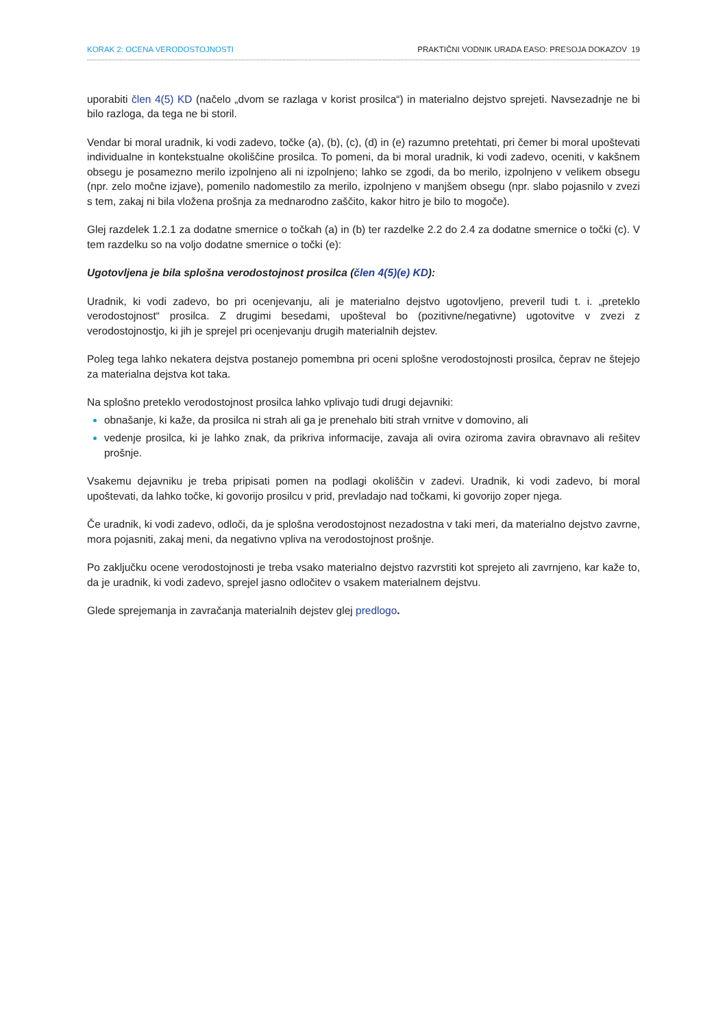KORAK 2: OCENA VERODOSTOJNOSTI PRAKTIČNI VODNIK URADA EASO: PRESOJA DOKAZOV 19
uporabiti člen 4(5) KD (načelo „dvom se razlaga v korist prosilca“) in materialno dejstvo sprejeti. Navsezadnje ne bi bilo razloga, da tega ne bi storil.
Vendar bi moral uradnik, ki vodi zadevo, točke (a), (b), (c), (d) in (e) razumno pretehtati, pri čemer bi moral upoštevati individualne in kontekstualne okoliščine prosilca. To pomeni, da bi moral uradnik, ki vodi zadevo, oceniti, v kakšnem obsegu je posamezno merilo izpolnjeno ali ni izpolnjeno; lahko se zgodi, da bo merilo, izpolnjeno v velikem obsegu (npr. zelo močne izjave), pomenilo nadomestilo za merilo, izpolnjeno v manjšem obsegu (npr. slabo pojasnilo v zvezi s tem, zakaj ni bila vložena prošnja za mednarodno zaščito, kakor hitro je bilo to mogoče).
Glej razdelek 1.2.1 za dodatne smernice o točkah (a) in (b) ter razdelke 2.2 do 2.4 za dodatne smernice o točki (c). V tem razdelku so na voljo dodatne smernice o točki (e):
Ugotovljena je bila splošna verodostojnost prosilca (člen 4(5)(e) KD):
Uradnik, ki vodi zadevo, bo pri ocenjevanju, ali je materialno dejstvo ugotovljeno, preveril tudi t. i. „preteklo verodostojnost“ prosilca. Z drugimi besedami, upošteval bo (pozitivne/negativne) ugotovitve v zvezi z verodostojnostjo, ki jih je sprejel pri ocenjevanju drugih materialnih dejstev.
Poleg tega lahko nekatera dejstva postanejo pomembna pri oceni splošne verodostojnosti prosilca, čeprav ne štejejo za materialna dejstva kot taka.
Na splošno preteklo verodostojnost prosilca lahko vplivajo tudi drugi dejavniki:
obnašanje, ki kaže, da prosilca ni strah ali ga je prenehalo biti strah vrnitve v domovino, ali
vedenje prosilca, ki je lahko znak, da prikriva informacije, zavaja ali ovira oziroma zavira obravnavo ali rešitev prošnje.
Vsakemu dejavniku je treba pripisati pomen na podlagi okoliščin v zadevi. Uradnik, ki vodi zadevo, bi moral upoštevati, da lahko točke, ki govorijo prosilcu v prid, prevladajo nad točkami, ki govorijo zoper njega.
Če uradnik, ki vodi zadevo, odloči, da je splošna verodostojnost nezadostna v taki meri, da materialno dejstvo zavrne, mora pojasniti, zakaj meni, da negativno vpliva na verodostojnost prošnje.
Po zaključku ocene verodostojnosti je treba vsako materialno dejstvo razvrstiti kot sprejeto ali zavrnjeno, kar kaže to, da je uradnik, ki vodi zadevo, sprejel jasno odločitev o vsakem materialnem dejstvu.
Glede sprejemanja in zavračanja materialnih dejstev glej predlogo.